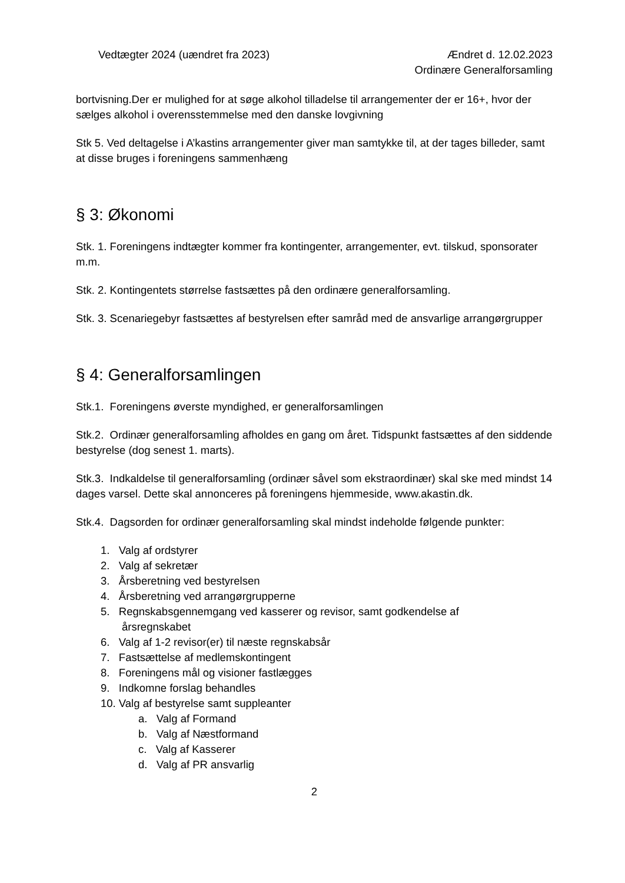Vedtægter 2024 (uændret fra 2023)
Ændret d. 12.02.2023
Ordinære Generalforsamling
bortvisning.Der er mulighed for at søge alkohol tilladelse til arrangementer der er 16+, hvor der sælges alkohol i overensstemmelse med den danske lovgivning
Stk 5. Ved deltagelse i A’kastins arrangementer giver man samtykke til, at der tages billeder, samt at disse bruges i foreningens sammenhæng
§ 3: Økonomi
Stk. 1. Foreningens indtægter kommer fra kontingenter, arrangementer, evt. tilskud, sponsorater m.m.
Stk. 2. Kontingentets størrelse fastsættes på den ordinære generalforsamling.
Stk. 3. Scenariegebyr fastsættes af bestyrelsen efter samråd med de ansvarlige arrangørgrupper
§ 4: Generalforsamlingen
Stk.1. Foreningens øverste myndighed, er generalforsamlingen
Stk.2. Ordinær generalforsamling afholdes en gang om året. Tidspunkt fastsættes af den siddende bestyrelse (dog senest 1. marts).
Stk.3. Indkaldelse til generalforsamling (ordinær såvel som ekstraordinær) skal ske med mindst 14 dages varsel. Dette skal annonceres på foreningens hjemmeside, www.akastin.dk.
Stk.4. Dagsorden for ordinær generalforsamling skal mindst indeholde følgende punkter:
1. Valg af ordstyrer
2. Valg af sekretær
3. Årsberetning ved bestyrelsen
4. Årsberetning ved arrangørgrupperne
5. Regnskabsgennemgang ved kasserer og revisor, samt godkendelse af
årsregnskabet
6. Valg af 1-2 revisor(er) til næste regnskabsår
7. Fastsættelse af medlemskontingent
8. Foreningens mål og visioner fastlægges
9. Indkomne forslag behandles
10. Valg af bestyrelse samt suppleanter
a. Valg af Formand
b. Valg af Næstformand
c. Valg af Kasserer
d. Valg af PR ansvarlig
2